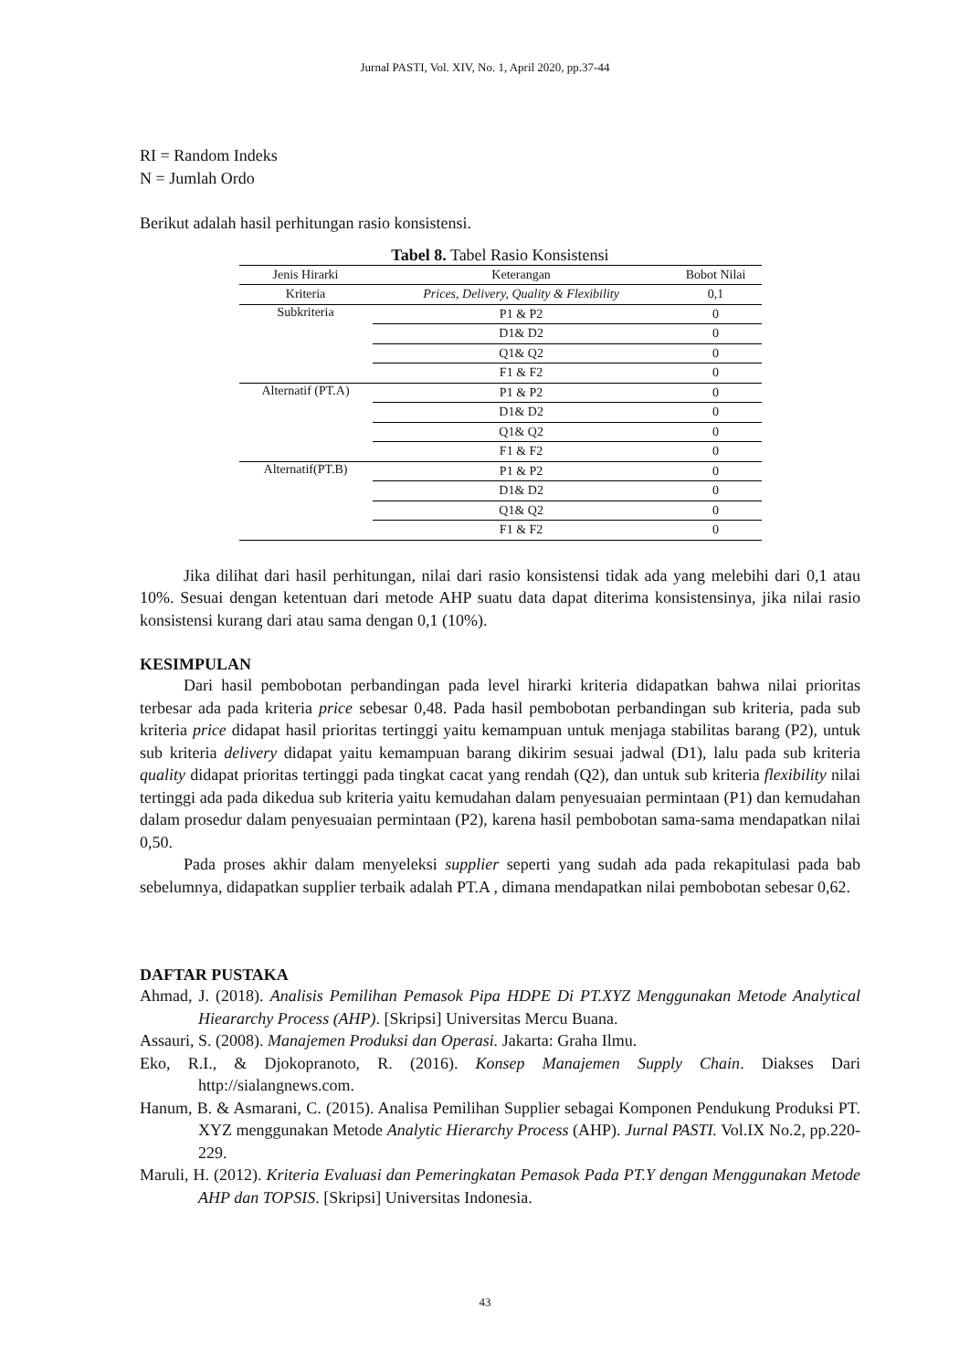Jurnal PASTI, Vol. XIV, No. 1, April 2020, pp.37-44
RI = Random Indeks
N = Jumlah Ordo
Berikut adalah hasil perhitungan rasio konsistensi.
Tabel 8. Tabel Rasio Konsistensi
| Jenis Hirarki | Keterangan | Bobot Nilai |
| --- | --- | --- |
| Kriteria | Prices, Delivery, Quality & Flexibility | 0,1 |
| Subkriteria | P1 & P2 | 0 |
| | D1& D2 | 0 |
| | Q1& Q2 | 0 |
| | F1 & F2 | 0 |
| Alternatif (PT.A) | P1 & P2 | 0 |
| | D1& D2 | 0 |
| | Q1& Q2 | 0 |
| | F1 & F2 | 0 |
| Alternatif(PT.B) | P1 & P2 | 0 |
| | D1& D2 | 0 |
| | Q1& Q2 | 0 |
| | F1 & F2 | 0 |
Jika dilihat dari hasil perhitungan, nilai dari rasio konsistensi tidak ada yang melebihi dari 0,1 atau 10%. Sesuai dengan ketentuan dari metode AHP suatu data dapat diterima konsistensinya, jika nilai rasio konsistensi kurang dari atau sama dengan 0,1 (10%).
KESIMPULAN
Dari hasil pembobotan perbandingan pada level hirarki kriteria didapatkan bahwa nilai prioritas terbesar ada pada kriteria price sebesar 0,48. Pada hasil pembobotan perbandingan sub kriteria, pada sub kriteria price didapat hasil prioritas tertinggi yaitu kemampuan untuk menjaga stabilitas barang (P2), untuk sub kriteria delivery didapat yaitu kemampuan barang dikirim sesuai jadwal (D1), lalu pada sub kriteria quality didapat prioritas tertinggi pada tingkat cacat yang rendah (Q2), dan untuk sub kriteria flexibility nilai tertinggi ada pada dikedua sub kriteria yaitu kemudahan dalam penyesuaian permintaan (P1) dan kemudahan dalam prosedur dalam penyesuaian permintaan (P2), karena hasil pembobotan sama-sama mendapatkan nilai 0,50.
Pada proses akhir dalam menyeleksi supplier seperti yang sudah ada pada rekapitulasi pada bab sebelumnya, didapatkan supplier terbaik adalah PT.A , dimana mendapatkan nilai pembobotan sebesar 0,62.
DAFTAR PUSTAKA
Ahmad, J. (2018). Analisis Pemilihan Pemasok Pipa HDPE Di PT.XYZ Menggunakan Metode Analytical Hieararchy Process (AHP). [Skripsi] Universitas Mercu Buana.
Assauri, S. (2008). Manajemen Produksi dan Operasi. Jakarta: Graha Ilmu.
Eko, R.I., & Djokopranoto, R. (2016). Konsep Manajemen Supply Chain. Diakses Dari http://sialangnews.com.
Hanum, B. & Asmarani, C. (2015). Analisa Pemilihan Supplier sebagai Komponen Pendukung Produksi PT. XYZ menggunakan Metode Analytic Hierarchy Process (AHP). Jurnal PASTI. Vol.IX No.2, pp.220-229.
Maruli, H. (2012). Kriteria Evaluasi dan Pemeringkatan Pemasok Pada PT.Y dengan Menggunakan Metode AHP dan TOPSIS. [Skripsi] Universitas Indonesia.
43